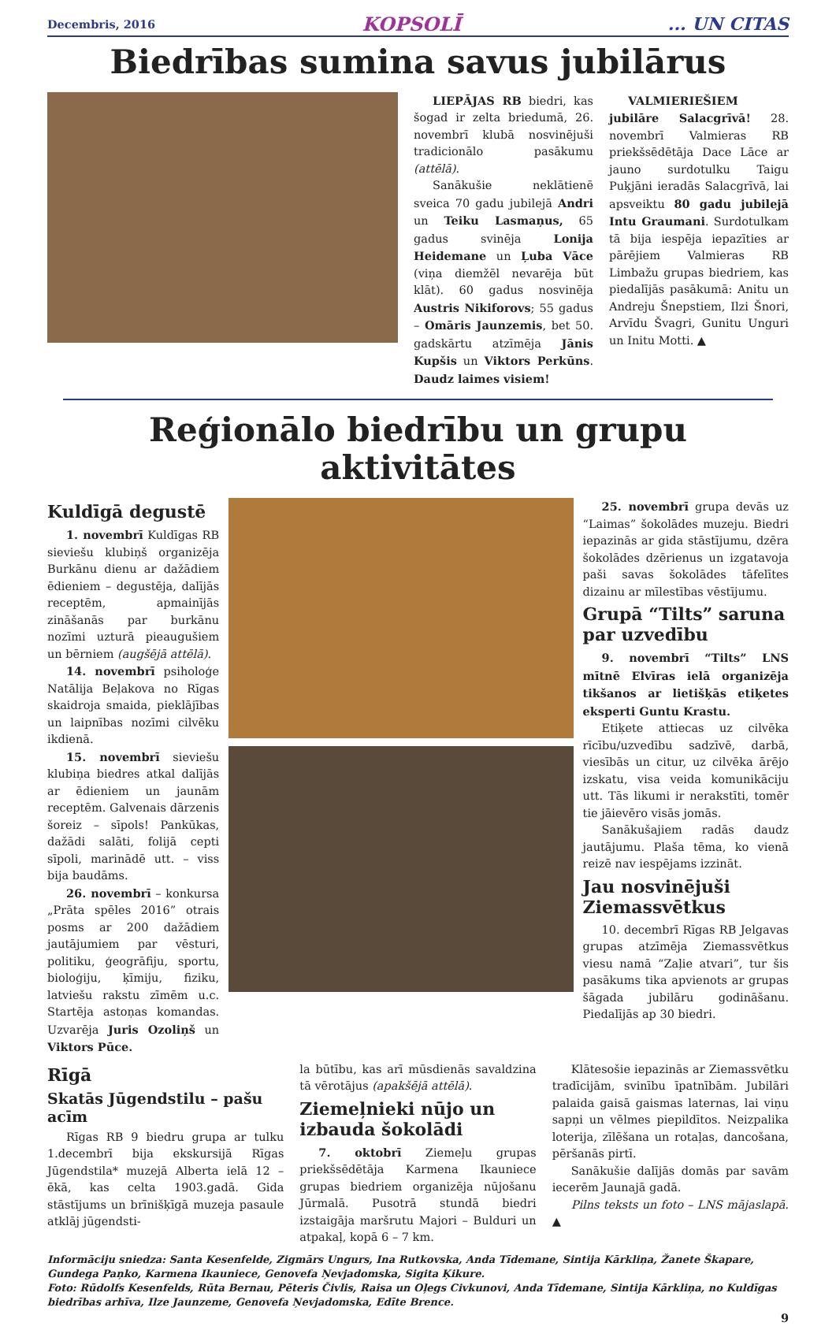Decembris, 2016 KOPSOLĪ... UN CITAS
Biedrības sumina savus jubilārus
LIEPĀJAS RB biedri, kas šogad ir zelta briedumā, 26. novembrī klubā nosvinējuši tradicionālo pasākumu (attēlā).
Sanākušie neklātienē sveica 70 gadu jubilejā Andri un Teiku Lasmaņus, 65 gadus svinēja Lonija Heidemane un Ļuba Vāce (viņa diemžēl nevarēja būt klāt). 60 gadus nosvinēja Austris Nikiforovs; 55 gadus – Omāris Jaunzemis, bet 50. gadskārtu atzīmēja Jānis Kupšis un Viktors Perkūns. Daudz laimes visiem!
VALMIERIEŠIEM jubilāre Salacgrīvā! 28. novembrī Valmieras RB priekšsēdētāja Dace Lāce ar jauno surdotulku Taigu Puķjāni ieradās Salacgrīvā, lai apsveiktu 80 gadu jubilejā Intu Graumani. Surdotulkam tā bija iespēja iepazīties ar pārējiem Valmieras RB Limbažu grupas biedriem, kas piedalījās pasākumā: Anitu un Andreju Šnepstiem, Ilzi Šnori, Arvīdu Švagri, Gunitu Unguri un Initu Motti. ▲
Reģionālo biedrību un grupu aktivitātes
Kuldīgā degustē
1. novembrī Kuldīgas RB sieviešu klubiņš organizēja Burkānu dienu ar dažādiem ēdieniem – degustēja, dalījās receptēm, apmainījās zināšanās par burkānu nozīmi uzturā pieaugušiem un bērniem (augšējā attēlā).
14. novembrī psiholoģe Natālija Beļakova no Rīgas skaidroja smaida, pieklājības un laipnības nozīmi cilvēku ikdienā.
15. novembrī sieviešu klubiņa biedres atkal dalījās ar ēdieniem un jaunām receptēm. Galvenais dārzenis šoreiz – sīpols! Pankūkas, dažādi salāti, folijā cepti sīpoli, marinādē utt. – viss bija baudāms.
26. novembrī – konkursa „Prāta spēles 2016” otrais posms ar 200 dažādiem jautājumiem par vēsturi, politiku, ģeogrāfiju, sportu, bioloģiju, ķīmiju, fiziku, latviešu rakstu zīmēm u.c. Startēja astoņas komandas. Uzvarēja Juris Ozoliņš un Viktors Pūce.
25. novembrī grupa devās uz “Laimas” šokolādes muzeju. Biedri iepazinās ar gida stāstījumu, dzēra šokolādes dzērienus un izgatavoja paši savas šokolādes tāfelītes dizainu ar mīlestības vēstījumu.
Grupā “Tilts” saruna par uzvedību
9. novembrī “Tilts” LNS mītnē Elvīras ielā organizēja tikšanos ar lietišķās etiķetes eksperti Guntu Krastu.
Etiķete attiecas uz cilvēka rīcību/uzvedību sadzīvē, darbā, viesībās un citur, uz cilvēka ārējo izskatu, visa veida komunikāciju utt. Tās likumi ir nerakstīti, tomēr tie jāievēro visās jomās.
Sanākušajiem radās daudz jautājumu. Plaša tēma, ko vienā reizē nav iespējams izzināt.
Jau nosvinējuši Ziemassvētkus
10. decembrī Rīgas RB Jelgavas grupas atzīmēja Ziemassvētkus viesu namā “Zaļie atvari”, tur šis pasākums tika apvienots ar grupas šāgada jubilāru godināšanu. Piedalījās ap 30 biedri.
Rīgā
Skatās Jūgendstilu – pašu acīm
Rīgas RB 9 biedru grupa ar tulku 1.decembrī bija ekskursijā Rīgas Jūgendstila* muzejā Alberta ielā 12 – ēkā, kas celta 1903.gadā. Gida stāstījums un brīnišķīgā muzeja pasaule atklāj jūgendsti-
la būtību, kas arī mūsdienās savaldzina tā vērotājus (apakšējā attēlā).
Ziemeļnieki nūjo un izbauda šokolādi
7. oktobrī Ziemeļu grupas priekšsēdētāja Karmena Ikauniece grupas biedriem organizēja nūjošanu Jūrmalā. Pusotrā stundā biedri izstaigāja maršrutu Majori – Bulduri un atpakaļ, kopā 6 – 7 km.
Klātesošie iepazinās ar Ziemassvētku tradīcijām, svinību īpatnībām. Jubilāri palaida gaisā gaismas laternas, lai viņu sapņi un vēlmes piepildītos. Neizpalika loterija, zīlēšana un rotaļas, dancošana, pēršanās pirtī.
Sanākušie dalījās domās par savām iecerēm Jaunajā gadā.
Pilns teksts un foto – LNS mājaslapā. ▲
Informāciju sniedza: Santa Kesenfelde, Zigmārs Ungurs, Ina Rutkovska, Anda Tīdemane, Sintija Kārkliņa, Žanete Škapare, Gundega Paņko, Karmena Ikauniece, Genovefa Ņevjadomska, Sigita Ķikure.
Foto: Rūdolfs Kesenfelds, Rūta Bernau, Pēteris Čivlis, Raisa un Oļegs Civkunovi, Anda Tīdemane, Sintija Kārkliņa, no Kuldīgas biedrības arhīva, Ilze Jaunzeme, Genovefa Ņevjadomska, Edīte Brence.
9